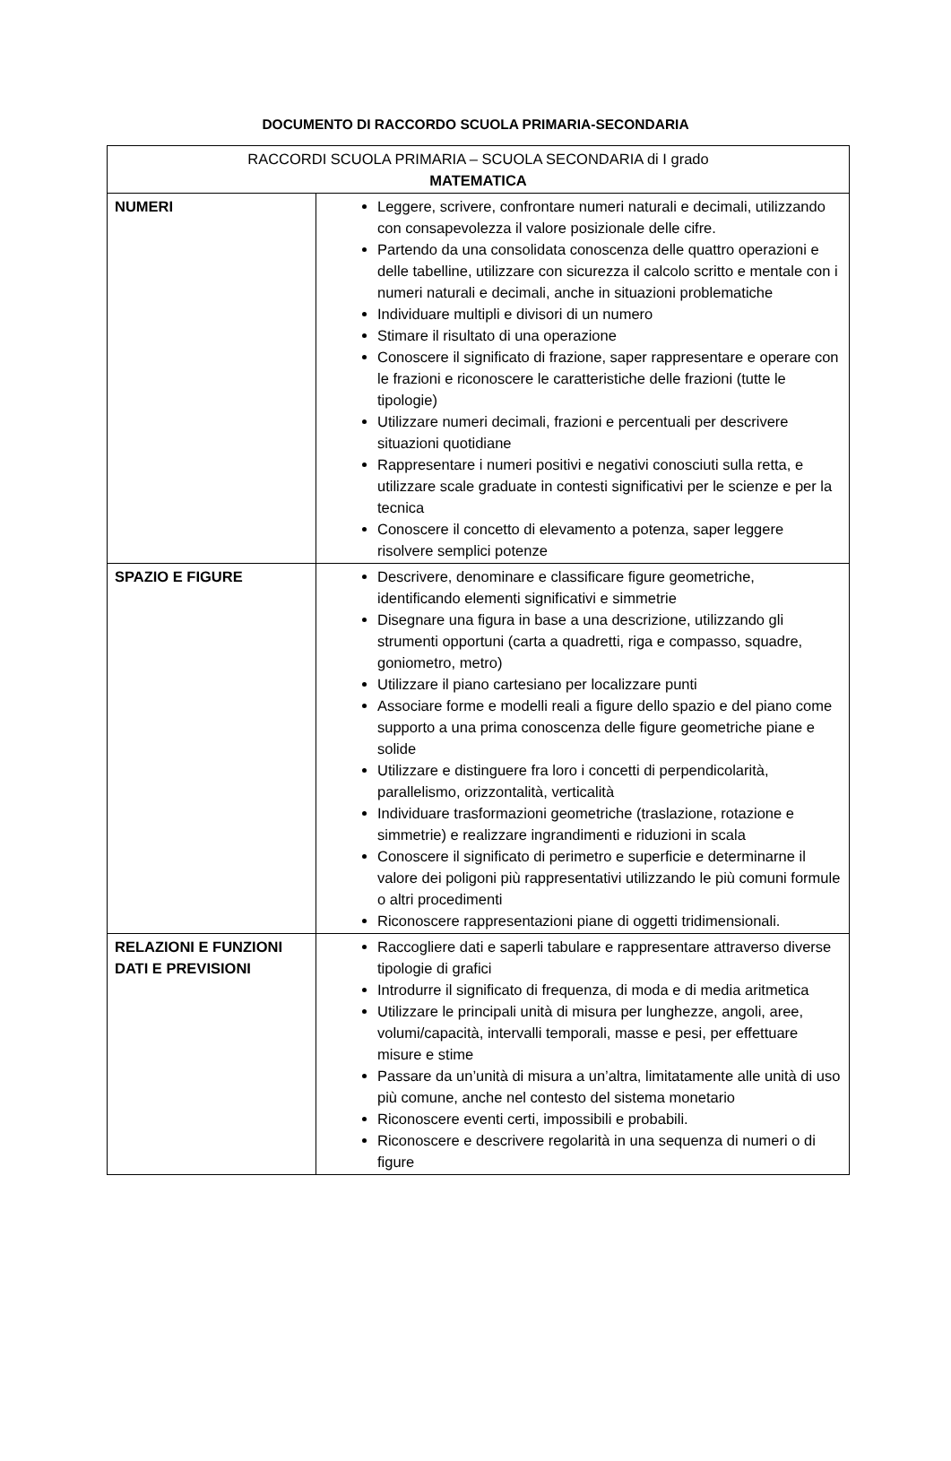DOCUMENTO DI RACCORDO SCUOLA PRIMARIA-SECONDARIA
| RACCORDI SCUOLA PRIMARIA – SCUOLA SECONDARIA di I grado MATEMATICA | |
| NUMERI | Leggere, scrivere, confrontare numeri naturali e decimali, utilizzando con consapevolezza il valore posizionale delle cifre. Partendo da una consolidata conoscenza delle quattro operazioni e delle tabelline, utilizzare con sicurezza il calcolo scritto e mentale con i numeri naturali e decimali, anche in situazioni problematiche Individuare multipli e divisori di un numero Stimare il risultato di una operazione Conoscere il significato di frazione, saper rappresentare e operare con le frazioni e riconoscere le caratteristiche delle frazioni (tutte le tipologie) Utilizzare numeri decimali, frazioni e percentuali per descrivere situazioni quotidiane Rappresentare i numeri positivi e negativi conosciuti sulla retta, e utilizzare scale graduate in contesti significativi per le scienze e per la tecnica Conoscere il concetto di elevamento a potenza, saper leggere risolvere semplici potenze |
| SPAZIO E FIGURE | Descrivere, denominare e classificare figure geometriche, identificando elementi significativi e simmetrie Disegnare una figura in base a una descrizione, utilizzando gli strumenti opportuni (carta a quadretti, riga e compasso, squadre, goniometro, metro) Utilizzare il piano cartesiano per localizzare punti Associare forme e modelli reali a figure dello spazio e del piano come supporto a una prima conoscenza delle figure geometriche piane e solide Utilizzare e distinguere fra loro i concetti di perpendicolarità, parallelismo, orizzontalità, verticalità Individuare trasformazioni geometriche (traslazione, rotazione e simmetrie) e realizzare ingrandimenti e riduzioni in scala Conoscere il significato di perimetro e superficie e determinarne il valore dei poligoni più rappresentativi utilizzando le più comuni formule o altri procedimenti Riconoscere rappresentazioni piane di oggetti tridimensionali. |
| RELAZIONI E FUNZIONI DATI E PREVISIONI | Raccogliere dati e saperli tabulare e rappresentare attraverso diverse tipologie di grafici Introdurre il significato di frequenza, di moda e di media aritmetica Utilizzare le principali unità di misura per lunghezze, angoli, aree, volumi/capacità, intervalli temporali, masse e pesi, per effettuare misure e stime Passare da un’unità di misura a un’altra, limitatamente alle unità di uso più comune, anche nel contesto del sistema monetario Riconoscere eventi certi, impossibili e probabili. Riconoscere e descrivere regolarità in una sequenza di numeri o di figure |